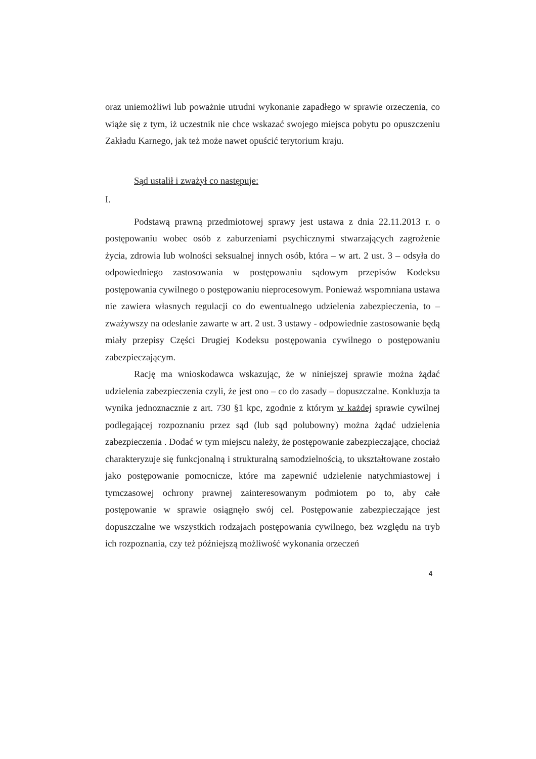oraz uniemożliwi lub poważnie utrudni wykonanie zapadłego w sprawie orzeczenia, co wiąże się z tym, iż uczestnik nie chce wskazać swojego miejsca pobytu po opuszczeniu Zakładu Karnego, jak też może nawet opuścić terytorium kraju.
Sąd ustalił i zważył co następuje:
I.
Podstawą prawną przedmiotowej sprawy jest ustawa z dnia 22.11.2013 r. o postępowaniu wobec osób z zaburzeniami psychicznymi stwarzających zagrożenie życia, zdrowia lub wolności seksualnej innych osób, która – w art. 2 ust. 3 – odsyła do odpowiedniego zastosowania w postępowaniu sądowym przepisów Kodeksu postępowania cywilnego o postępowaniu nieprocesowym. Ponieważ wspomniana ustawa nie zawiera własnych regulacji co do ewentualnego udzielenia zabezpieczenia, to – zważywszy na odesłanie zawarte w art. 2 ust. 3 ustawy - odpowiednie zastosowanie będą miały przepisy Części Drugiej Kodeksu postępowania cywilnego o postępowaniu zabezpieczającym.
Rację ma wnioskodawca wskazując, że w niniejszej sprawie można żądać udzielenia zabezpieczenia czyli, że jest ono – co do zasady – dopuszczalne. Konkluzja ta wynika jednoznacznie z art. 730 §1 kpc, zgodnie z którym w każdej sprawie cywilnej podlegającej rozpoznaniu przez sąd (lub sąd polubowny) można żądać udzielenia zabezpieczenia . Dodać w tym miejscu należy, że postępowanie zabezpieczające, chociaż charakteryzuje się funkcjonalną i strukturalną samodzielnością, to ukształtowane zostało jako postępowanie pomocnicze, które ma zapewnić udzielenie natychmiastowej i tymczasowej ochrony prawnej zainteresowanym podmiotem po to, aby całe postępowanie w sprawie osiągnęło swój cel. Postępowanie zabezpieczające jest dopuszczalne we wszystkich rodzajach postępowania cywilnego, bez względu na tryb ich rozpoznania, czy też późniejszą możliwość wykonania orzeczeń
4